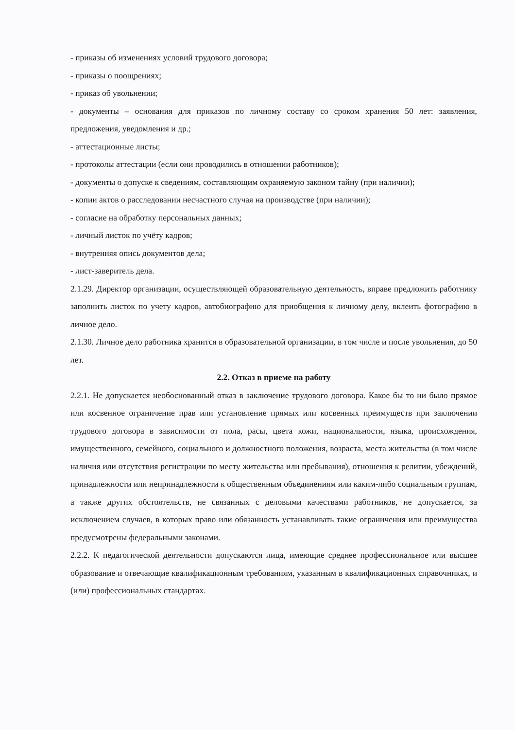- приказы об изменениях условий трудового договора;
- приказы о поощрениях;
- приказ об увольнении;
- документы – основания для приказов по личному составу со сроком хранения 50 лет: заявления, предложения, уведомления и др.;
- аттестационные листы;
- протоколы аттестации (если они проводились в отношении работников);
- документы о допуске к сведениям, составляющим охраняемую законом тайну (при наличии);
- копии актов о расследовании несчастного случая на производстве (при наличии);
- согласие на обработку персональных данных;
- личный листок по учёту кадров;
- внутренняя опись документов дела;
- лист-заверитель дела.
2.1.29. Директор организации, осуществляющей образовательную деятельность, вправе предложить работнику заполнить листок по учету кадров, автобиографию для приобщения к личному делу, вклеить фотографию в личное дело.
2.1.30. Личное дело работника хранится в образовательной организации, в том числе и после увольнения, до 50 лет.
2.2. Отказ в приеме на работу
2.2.1. Не допускается необоснованный отказ в заключение трудового договора. Какое бы то ни было прямое или косвенное ограничение прав или установление прямых или косвенных преимуществ при заключении трудового договора в зависимости от пола, расы, цвета кожи, национальности, языка, происхождения, имущественного, семейного, социального и должностного положения, возраста, места жительства (в том числе наличия или отсутствия регистрации по месту жительства или пребывания), отношения к религии, убеждений, принадлежности или непринадлежности к общественным объединениям или каким-либо социальным группам, а также других обстоятельств, не связанных с деловыми качествами работников, не допускается, за исключением случаев, в которых право или обязанность устанавливать такие ограничения или преимущества предусмотрены федеральными законами.
2.2.2. К педагогической деятельности допускаются лица, имеющие среднее профессиональное или высшее образование и отвечающие квалификационным требованиям, указанным в квалификационных справочниках, и (или) профессиональных стандартах.